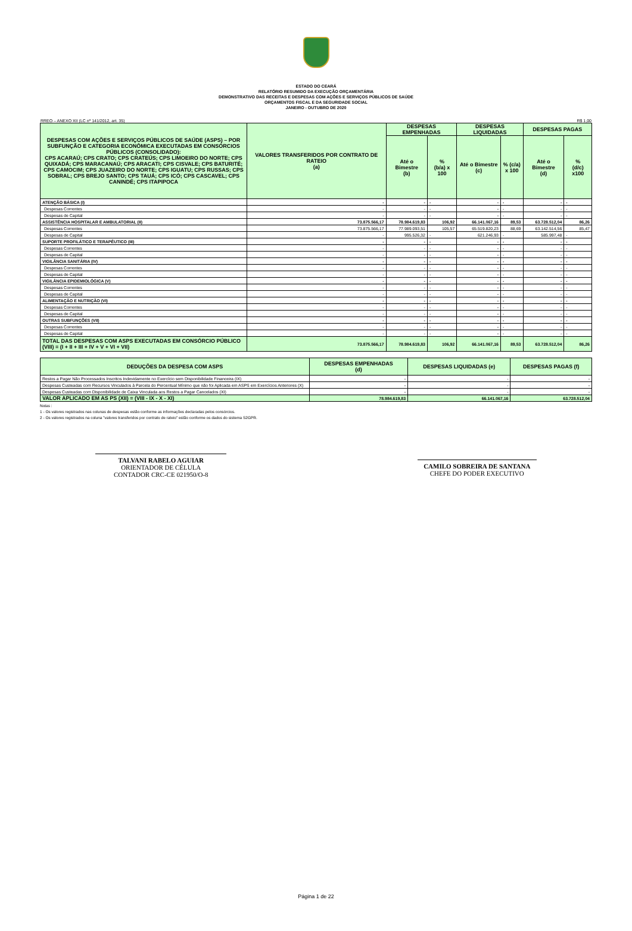ESTADO DO CEARÁ
RELATÓRIO RESUMIDO DA EXECUÇÃO ORÇAMENTÁRIA
DEMONSTRATIVO DAS RECEITAS E DESPESAS COM AÇÕES E SERVIÇOS PÚBLICOS DE SAÚDE
ORÇAMENTOS FISCAL E DA SEGURIDADE SOCIAL
JANEIRO - OUTUBRO DE 2020
RREO – ANEXO XII (LC nº 141/2012, art. 35) R$ 1,00
| DESPESAS COM AÇÕES E SERVIÇOS PÚBLICOS DE SAÚDE (ASPS) – POR SUBFUNÇÃO E CATEGORIA ECONÔMICA EXECUTADAS EM CONSÓRCIOS PÚBLICOS (CONSOLIDADO): CPS ACARAÚ; CPS CRATO; CPS CRATEÚS; CPS LIMOEIRO DO NORTE; CPS QUIXADÁ; CPS MARACANAÚ; CPS ARACATI; CPS CISVALE; CPS BATURITÉ; CPS CAMOCIM; CPS JUAZEIRO DO NORTE; CPS IGUATU; CPS RUSSAS; CPS SOBRAL; CPS BREJO SANTO; CPS TAUÁ; CPS ICÓ; CPS CASCAVEL; CPS CANINDÉ; CPS ITAPIPOCA | VALORES TRANSFERIDOS POR CONTRATO DE RATEIO (a) | DESPESAS EMPENHADAS | | DESPESAS LIQUIDADAS | | DESPESAS PAGAS | |
| --- | --- | --- | --- | --- | --- | --- | --- |
| | | Até o Bimestre (b) | % (b/a) x 100 | Até o Bimestre (c) | % (c/a) x 100 | Até o Bimestre (d) | % (d/c) x100 |
| ATENÇÃO BÁSICA (I) | - | - | - | - | - | - | - |
| Despesas Correntes | - | - | - | - | - | - | - |
| Despesas de Capital | - | - | - | - | - | - | - |
| ASSISTÊNCIA HOSPITALAR E AMBULATORIAL (II) | 73.875.566,17 | 78.984.619,83 | 106,92 | 66.141.067,16 | 89,53 | 63.728.512,04 | 86,26 |
| Despesas Correntes | 73.875.566,17 | 77.989.093,51 | 105,57 | 65.519.820,23 | 88,69 | 63.142.514,56 | 85,47 |
| Despesas de Capital | - | 995.526,32 | - | 621.246,93 | - | 585.997,48 | - |
| SUPORTE PROFILÁTICO E TERAPÊUTICO (III) | - | - | - | - | - | - | - |
| Despesas Correntes | - | - | - | - | - | - | - |
| Despesas de Capital | - | - | - | - | - | - | - |
| VIGILÂNCIA SANITÁRIA (IV) | - | - | - | - | - | - | - |
| Despesas Correntes | - | - | - | - | - | - | - |
| Despesas de Capital | - | - | - | - | - | - | - |
| VIGILÂNCIA EPIDEMIOLÓGICA (V) | - | - | - | - | - | - | - |
| Despesas Correntes | - | - | - | - | - | - | - |
| Despesas de Capital | - | - | - | - | - | - | - |
| ALIMENTAÇÃO E NUTRIÇÃO (VI) | - | - | - | - | - | - | - |
| Despesas Correntes | - | - | - | - | - | - | - |
| Despesas de Capital | - | - | - | - | - | - | - |
| OUTRAS SUBFUNÇÕES (VII) | - | - | - | - | - | - | - |
| Despesas Correntes | - | - | - | - | - | - | - |
| Despesas de Capital | - | - | - | - | - | - | - |
| TOTAL DAS DESPESAS COM ASPS EXECUTADAS EM CONSÓRCIO PÚBLICO (VIII) = (I + II + III + IV + V + VI + VII) | 73.875.566,17 | 78.984.619,83 | 106,92 | 66.141.067,16 | 89,53 | 63.728.512,04 | 86,26 |
| DEDUÇÕES DA DESPESA COM ASPS | DESPESAS EMPENHADAS (d) | DESPESAS LIQUIDADAS (e) | DESPESAS PAGAS (f) |
| --- | --- | --- | --- |
| Restos a Pagar Não Processados Inscritos Indevidamente no Exercício sem Disponibilidade Financeira (IX) | - | - | - |
| Despesas Custeadas com Recursos Vinculados à Parcela do Percentual Mínimo que não foi Aplicada em ASPS em Exercícios Anteriores (X) | - | - | - |
| Despesas Custeadas com Disponibilidade de Caixa Vinculada aos Restos a Pagar Cancelados (XI) | - | - | - |
| VALOR APLICADO EM AS PS (XII) = (VIII - IX - X - XI) | 78.984.619,83 | 66.141.067,16 | 63.728.512,04 |
Notas :
1 - Os valores registrados nas colunas de despesas estão conforme as informações declaradas pelos consórcios.
2 - Os valores registrados na coluna "valores transferidos por contrato de rateio" estão conforme os dados do sistema S2GPR.
TALVANI RABELO AGUIAR
ORIENTADOR DE CÉLULA
CONTADOR CRC-CE 021950/O-8
CAMILO SOBREIRA DE SANTANA
CHEFE DO PODER EXECUTIVO
Página 1 de 22